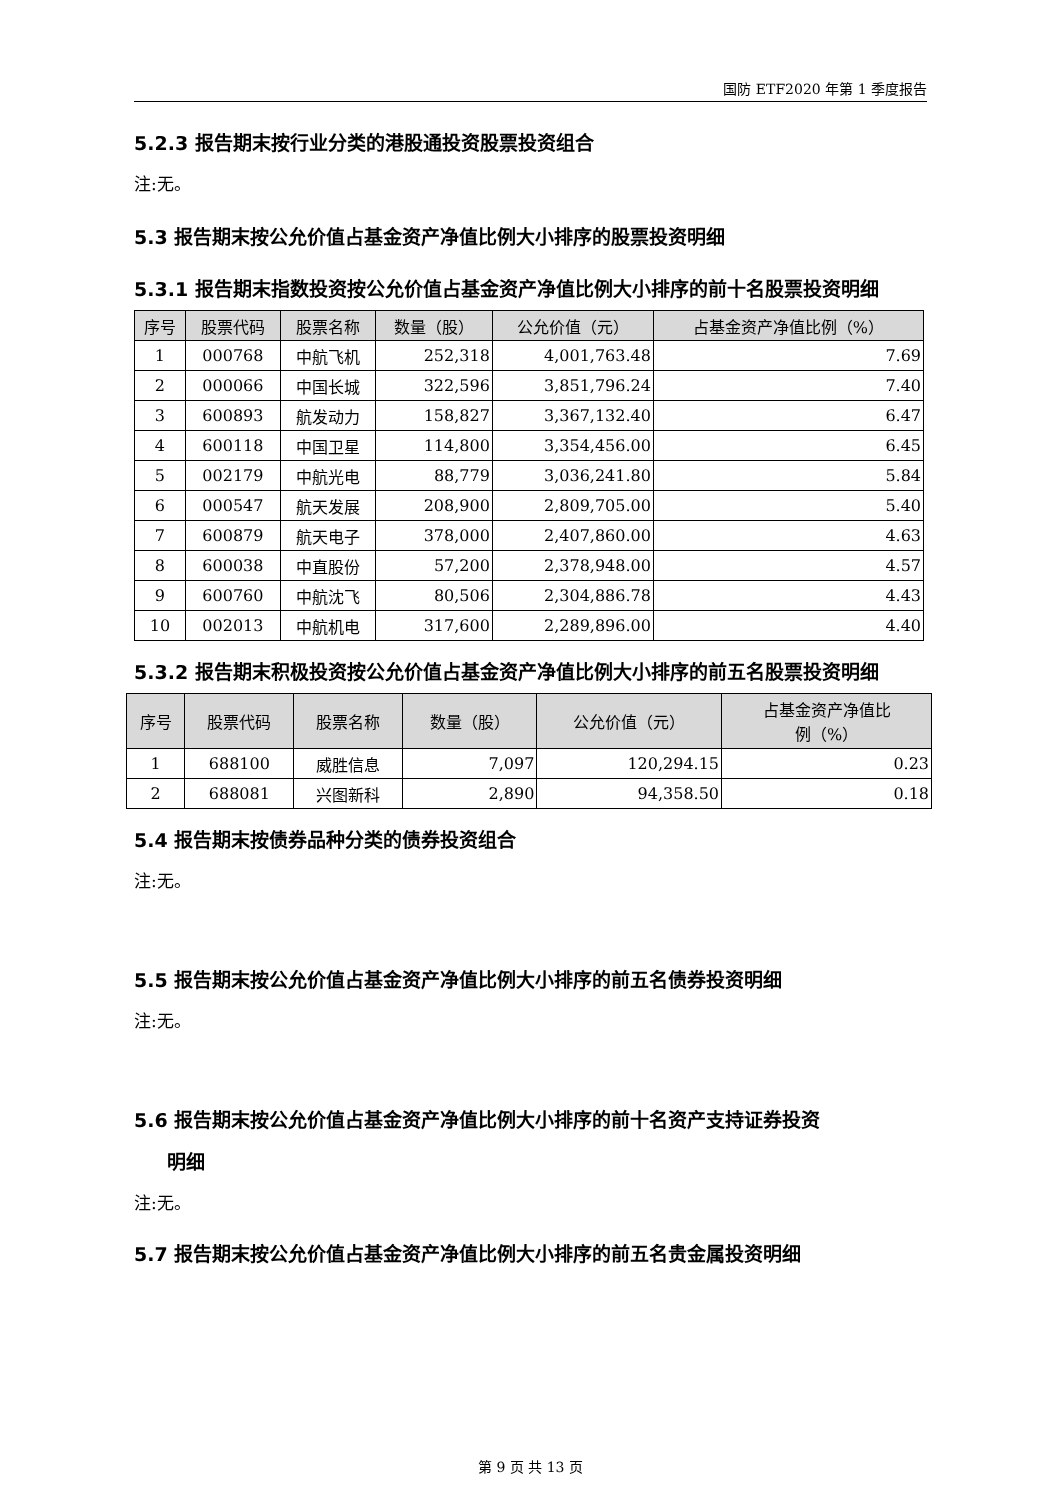国防 ETF2020 年第 1 季度报告
5.2.3 报告期末按行业分类的港股通投资股票投资组合
注:无。
5.3 报告期末按公允价值占基金资产净值比例大小排序的股票投资明细
5.3.1 报告期末指数投资按公允价值占基金资产净值比例大小排序的前十名股票投资明细
| 序号 | 股票代码 | 股票名称 | 数量（股） | 公允价值（元） | 占基金资产净值比例（%） |
| --- | --- | --- | --- | --- | --- |
| 1 | 000768 | 中航飞机 | 252,318 | 4,001,763.48 | 7.69 |
| 2 | 000066 | 中国长城 | 322,596 | 3,851,796.24 | 7.40 |
| 3 | 600893 | 航发动力 | 158,827 | 3,367,132.40 | 6.47 |
| 4 | 600118 | 中国卫星 | 114,800 | 3,354,456.00 | 6.45 |
| 5 | 002179 | 中航光电 | 88,779 | 3,036,241.80 | 5.84 |
| 6 | 000547 | 航天发展 | 208,900 | 2,809,705.00 | 5.40 |
| 7 | 600879 | 航天电子 | 378,000 | 2,407,860.00 | 4.63 |
| 8 | 600038 | 中直股份 | 57,200 | 2,378,948.00 | 4.57 |
| 9 | 600760 | 中航沈飞 | 80,506 | 2,304,886.78 | 4.43 |
| 10 | 002013 | 中航机电 | 317,600 | 2,289,896.00 | 4.40 |
5.3.2 报告期末积极投资按公允价值占基金资产净值比例大小排序的前五名股票投资明细
| 序号 | 股票代码 | 股票名称 | 数量（股） | 公允价值（元） | 占基金资产净值比 例（%） |
| --- | --- | --- | --- | --- | --- |
| 1 | 688100 | 威胜信息 | 7,097 | 120,294.15 | 0.23 |
| 2 | 688081 | 兴图新科 | 2,890 | 94,358.50 | 0.18 |
5.4 报告期末按债券品种分类的债券投资组合
注:无。
5.5 报告期末按公允价值占基金资产净值比例大小排序的前五名债券投资明细
注:无。
5.6 报告期末按公允价值占基金资产净值比例大小排序的前十名资产支持证券投资
明细
注:无。
5.7 报告期末按公允价值占基金资产净值比例大小排序的前五名贵金属投资明细
第 9 页 共 13 页